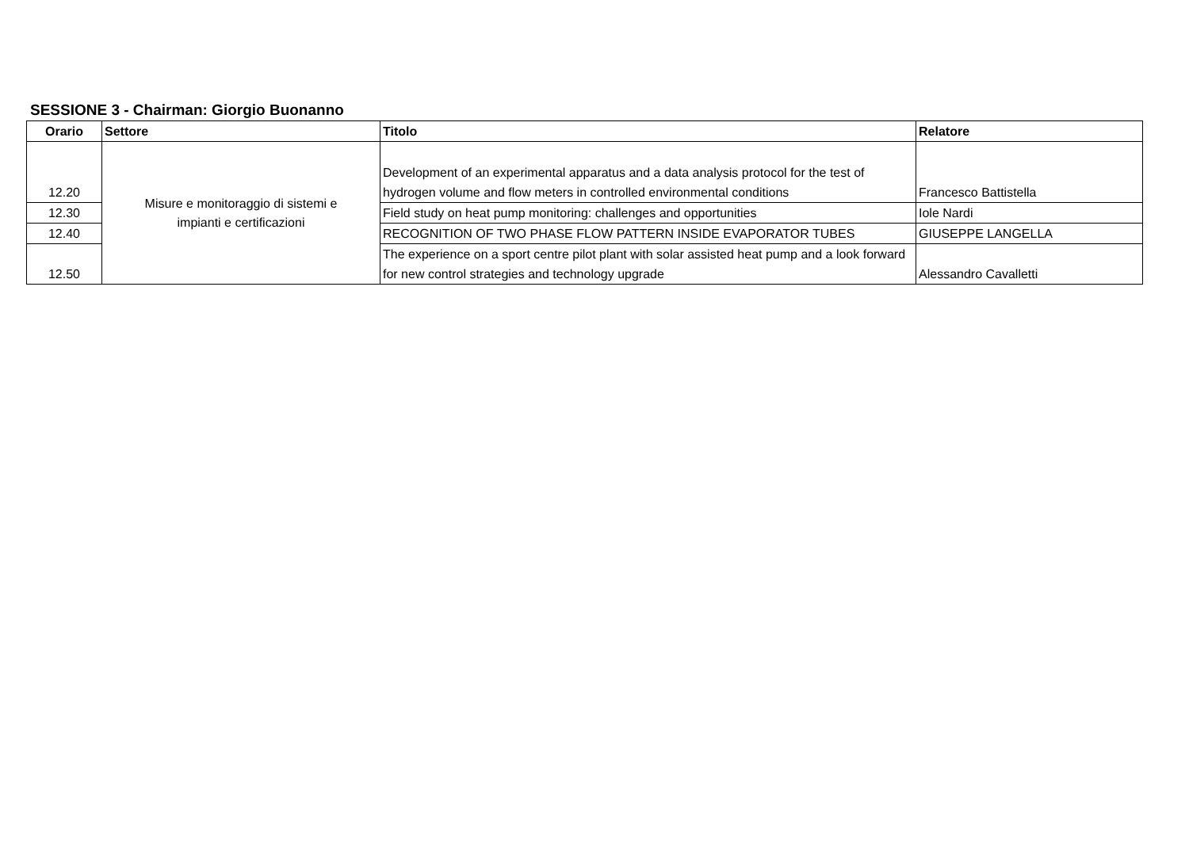SESSIONE 3 - Chairman: Giorgio Buonanno
| Orario | Settore | Titolo | Relatore |
| --- | --- | --- | --- |
| 12.20 | Misure e monitoraggio di sistemi e impianti e certificazioni | Development of an experimental apparatus and a data analysis protocol for the test of hydrogen volume and flow meters in controlled environmental conditions | Francesco Battistella |
| 12.30 | | Field study on heat pump monitoring: challenges and opportunities | Iole Nardi |
| 12.40 | | RECOGNITION OF TWO PHASE FLOW PATTERN INSIDE EVAPORATOR TUBES | GIUSEPPE LANGELLA |
| 12.50 | | The experience on a sport centre pilot plant with solar assisted heat pump and a look forward for new control strategies and technology upgrade | Alessandro Cavalletti |